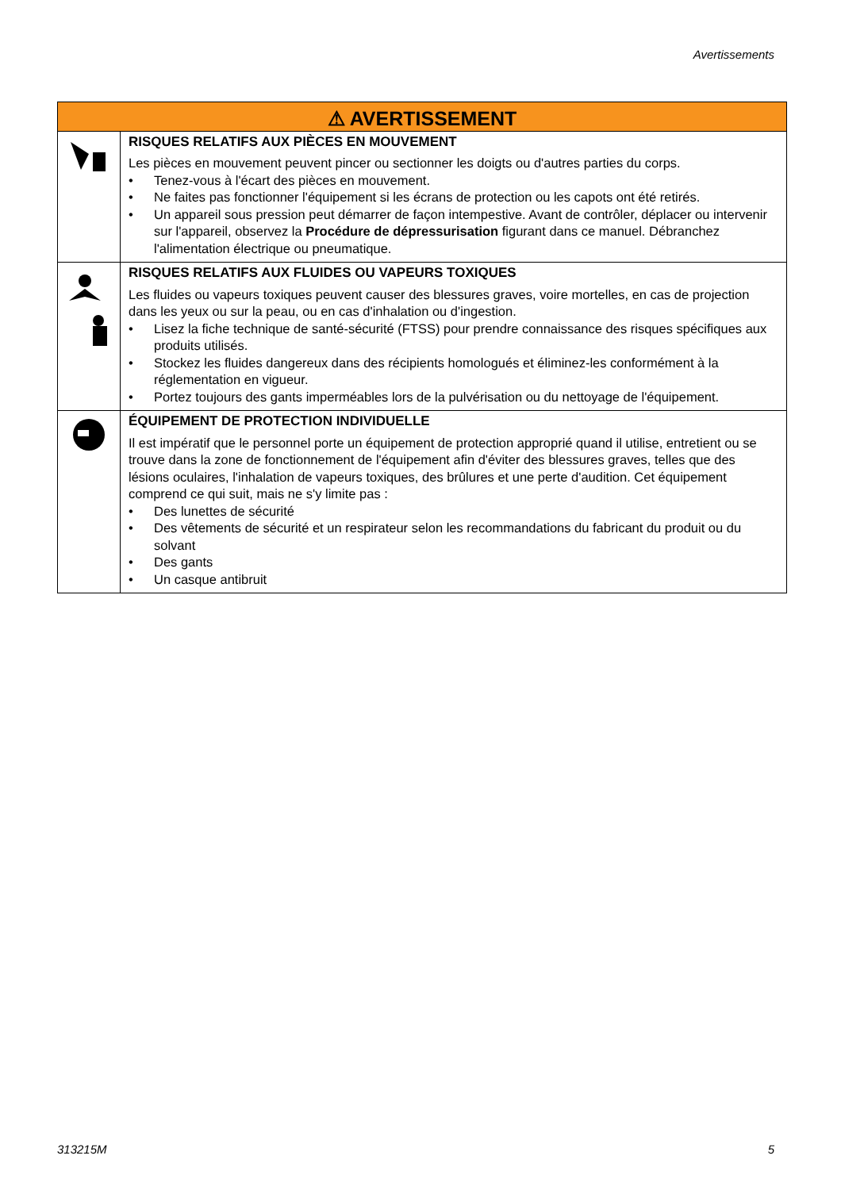Avertissements
| ⚠ AVERTISSEMENT | |
| --- | --- |
| | RISQUES RELATIFS AUX PIÈCES EN MOUVEMENT Les pièces en mouvement peuvent pincer ou sectionner les doigts ou d'autres parties du corps. • Tenez-vous à l'écart des pièces en mouvement. • Ne faites pas fonctionner l'équipement si les écrans de protection ou les capots ont été retirés. • Un appareil sous pression peut démarrer de façon intempestive. Avant de contrôler, déplacer ou intervenir sur l'appareil, observez la Procédure de dépressurisation figurant dans ce manuel. Débranchez l'alimentation électrique ou pneumatique. |
| | RISQUES RELATIFS AUX FLUIDES OU VAPEURS TOXIQUES Les fluides ou vapeurs toxiques peuvent causer des blessures graves, voire mortelles, en cas de projection dans les yeux ou sur la peau, ou en cas d'inhalation ou d'ingestion. • Lisez la fiche technique de santé-sécurité (FTSS) pour prendre connaissance des risques spécifiques aux produits utilisés. • Stockez les fluides dangereux dans des récipients homologués et éliminez-les conformément à la réglementation en vigueur. • Portez toujours des gants imperméables lors de la pulvérisation ou du nettoyage de l'équipement. |
| | ÉQUIPEMENT DE PROTECTION INDIVIDUELLE Il est impératif que le personnel porte un équipement de protection approprié quand il utilise, entretient ou se trouve dans la zone de fonctionnement de l'équipement afin d'éviter des blessures graves, telles que des lésions oculaires, l'inhalation de vapeurs toxiques, des brûlures et une perte d'audition. Cet équipement comprend ce qui suit, mais ne s'y limite pas : • Des lunettes de sécurité • Des vêtements de sécurité et un respirateur selon les recommandations du fabricant du produit ou du solvant • Des gants • Un casque antibruit |
313215M 5